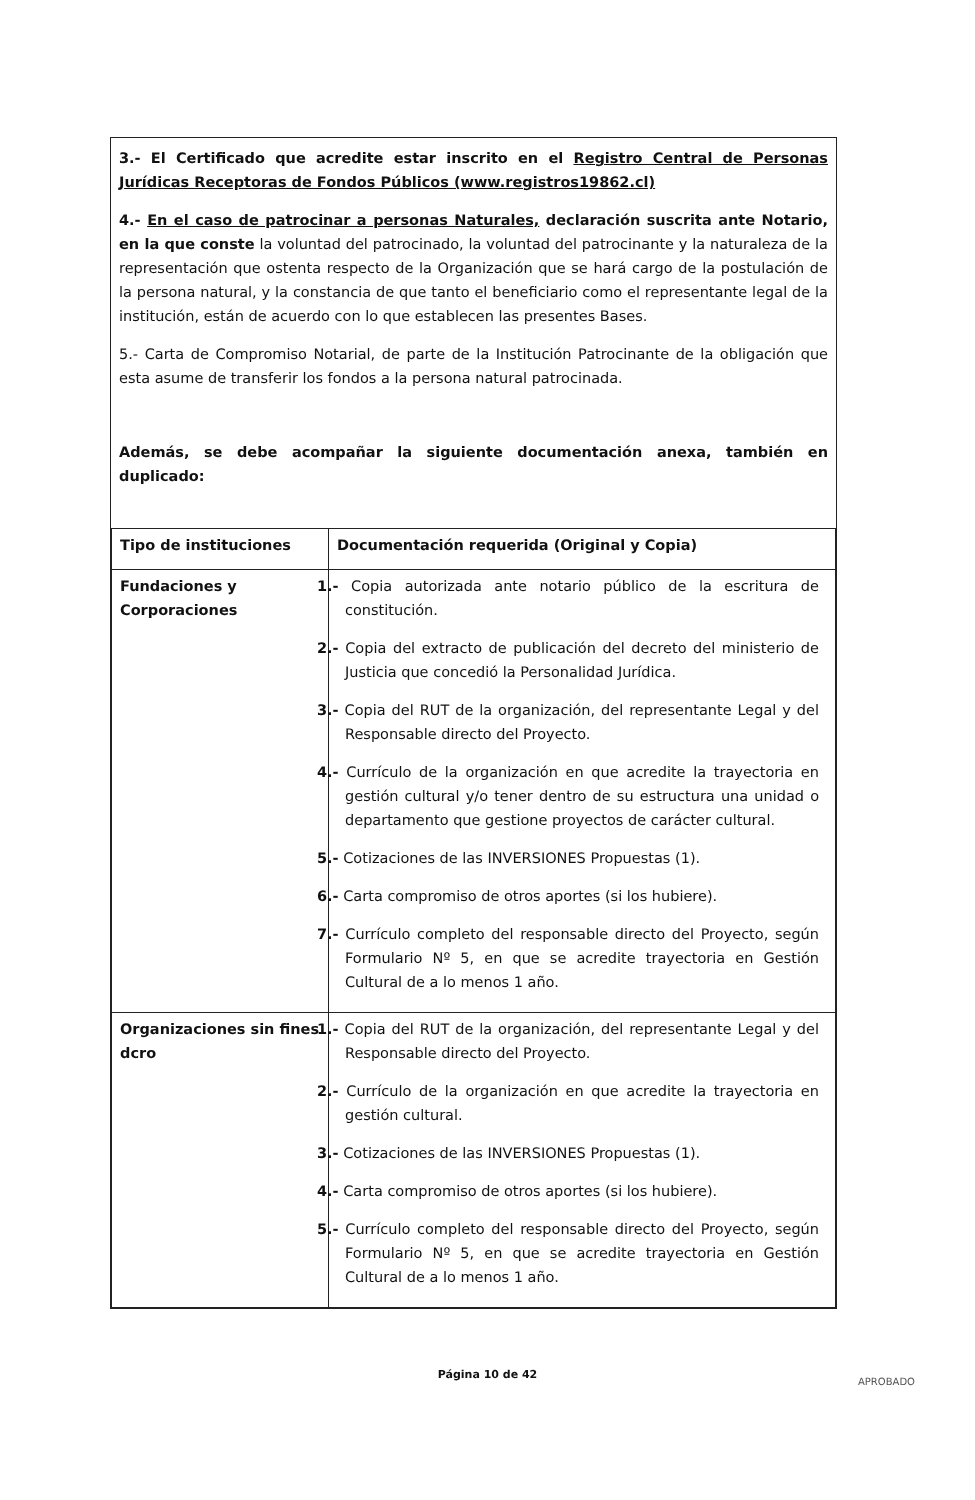3.- El Certificado que acredite estar inscrito en el Registro Central de Personas Jurídicas Receptoras de Fondos Públicos (www.registros19862.cl)
4.- En el caso de patrocinar a personas Naturales, declaración suscrita ante Notario, en la que conste la voluntad del patrocinado, la voluntad del patrocinante y la naturaleza de la representación que ostenta respecto de la Organización que se hará cargo de la postulación de la persona natural, y la constancia de que tanto el beneficiario como el representante legal de la institución, están de acuerdo con lo que establecen las presentes Bases.
5.- Carta de Compromiso Notarial, de parte de la Institución Patrocinante de la obligación que esta asume de transferir los fondos a la persona natural patrocinada.
Además, se debe acompañar la siguiente documentación anexa, también en duplicado:
| Tipo de instituciones | Documentación requerida (Original y Copia) |
| --- | --- |
| Fundaciones y Corporaciones | 1.- Copia autorizada ante notario público de la escritura de constitución. 2.- Copia del extracto de publicación del decreto del ministerio de Justicia que concedió la Personalidad Jurídica. 3.- Copia del RUT de la organización, del representante Legal y del Responsable directo del Proyecto. 4.- Currículo de la organización en que acredite la trayectoria en gestión cultural y/o tener dentro de su estructura una unidad o departamento que gestione proyectos de carácter cultural. 5.- Cotizaciones de las INVERSIONES Propuestas (1). 6.- Carta compromiso de otros aportes (si los hubiere). 7.- Currículo completo del responsable directo del Proyecto, según Formulario Nº 5, en que se acredite trayectoria en Gestión Cultural de a lo menos 1 año. |
| Organizaciones sin fines dcro | 1.- Copia del RUT de la organización, del representante Legal y del Responsable directo del Proyecto. 2.- Currículo de la organización en que acredite la trayectoria en gestión cultural. 3.- Cotizaciones de las INVERSIONES Propuestas (1). 4.- Carta compromiso de otros aportes (si los hubiere). 5.- Currículo completo del responsable directo del Proyecto, según Formulario Nº 5, en que se acredite trayectoria en Gestión Cultural de a lo menos 1 año. |
Página 10 de 42
APROBADO